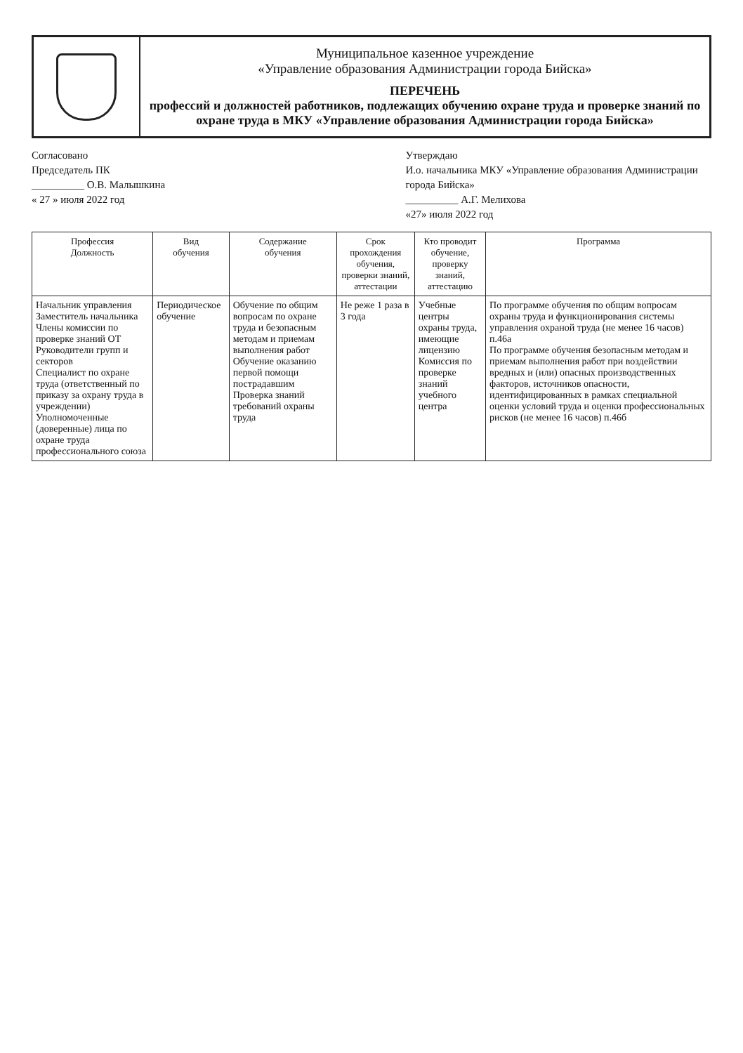Муниципальное казенное учреждение
«Управление образования Администрации города Бийска»
ПЕРЕЧЕНЬ
профессий и должностей работников, подлежащих обучению охране труда и проверке знаний по охране труда в МКУ «Управление образования Администрации города Бийска»
Согласовано
Председатель ПК
__________ О.В. Малышкина
« 27 » июля 2022 год
Утверждаю
И.о. начальника МКУ «Управление образования Администрации города Бийска»
__________ А.Г. Мелихова
«27» июля 2022 год
| Профессия Должность | Вид обучения | Содержание обучения | Срок прохождения обучения, проверки знаний, аттестации | Кто проводит обучение, проверку знаний, аттестацию | Программа |
| --- | --- | --- | --- | --- | --- |
| Начальник управления Заместитель начальника Члены комиссии по проверке знаний ОТ Руководители групп и секторов Специалист по охране труда (ответственный по приказу за охрану труда в учреждении) Уполномоченные (доверенные) лица по охране труда профессионального союза | Периодическое обучение | Обучение по общим вопросам по охране труда и безопасным методам и приемам выполнения работ Обучение оказанию первой помощи пострадавшим Проверка знаний требований охраны труда | Не реже 1 раза в 3 года | Учебные центры охраны труда, имеющие лицензию Комиссия по проверке знаний учебного центра | По программе обучения по общим вопросам охраны труда и функционирования системы управления охраной труда (не менее 16 часов) п.46а По программе обучения безопасным методам и приемам выполнения работ при воздействии вредных и (или) опасных производственных факторов, источников опасности, идентифицированных в рамках специальной оценки условий труда и оценки профессиональных рисков (не менее 16 часов) п.46б |